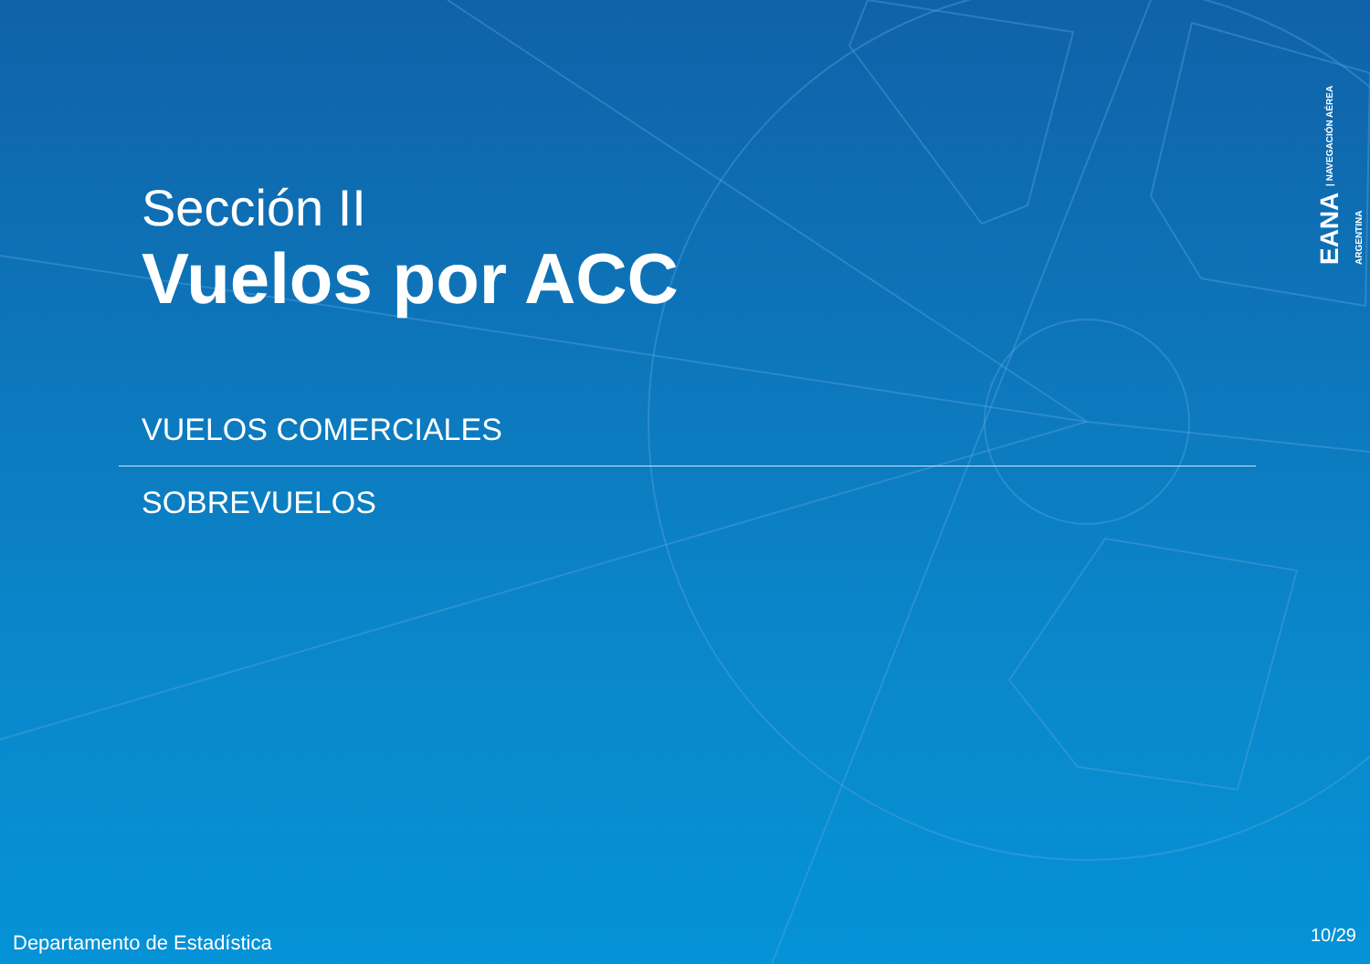Sección II
Vuelos por ACC
VUELOS COMERCIALES
SOBREVUELOS
EANA | NAVEGACIÓN AÉREA ARGENTINA
Departamento de Estadística 10/29